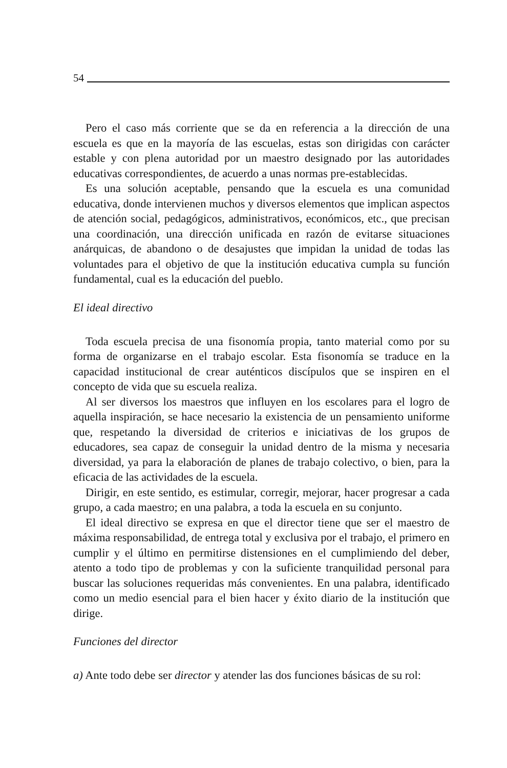54
Pero el caso más corriente que se da en referencia a la dirección de una escuela es que en la mayoría de las escuelas, estas son dirigidas con carácter estable y con plena autoridad por un maestro designado por las autoridades educativas correspondientes, de acuerdo a unas normas pre-establecidas.
Es una solución aceptable, pensando que la escuela es una comunidad educativa, donde intervienen muchos y diversos elementos que implican aspectos de atención social, pedagógicos, administrativos, económicos, etc., que precisan una coordinación, una dirección unificada en razón de evitarse situaciones anárquicas, de abandono o de desajustes que impidan la unidad de todas las voluntades para el objetivo de que la institución educativa cumpla su función fundamental, cual es la educación del pueblo.
El ideal directivo
Toda escuela precisa de una fisonomía propia, tanto material como por su forma de organizarse en el trabajo escolar. Esta fisonomía se traduce en la capacidad institucional de crear auténticos discípulos que se inspiren en el concepto de vida que su escuela realiza.
Al ser diversos los maestros que influyen en los escolares para el logro de aquella inspiración, se hace necesario la existencia de un pensamiento uniforme que, respetando la diversidad de criterios e iniciativas de los grupos de educadores, sea capaz de conseguir la unidad dentro de la misma y necesaria diversidad, ya para la elaboración de planes de trabajo colectivo, o bien, para la eficacia de las actividades de la escuela.
Dirigir, en este sentido, es estimular, corregir, mejorar, hacer progresar a cada grupo, a cada maestro; en una palabra, a toda la escuela en su conjunto.
El ideal directivo se expresa en que el director tiene que ser el maestro de máxima responsabilidad, de entrega total y exclusiva por el trabajo, el primero en cumplir y el último en permitirse distensiones en el cumplimiendo del deber, atento a todo tipo de problemas y con la suficiente tranquilidad personal para buscar las soluciones requeridas más convenientes. En una palabra, identificado como un medio esencial para el bien hacer y éxito diario de la institución que dirige.
Funciones del director
a) Ante todo debe ser director y atender las dos funciones básicas de su rol: